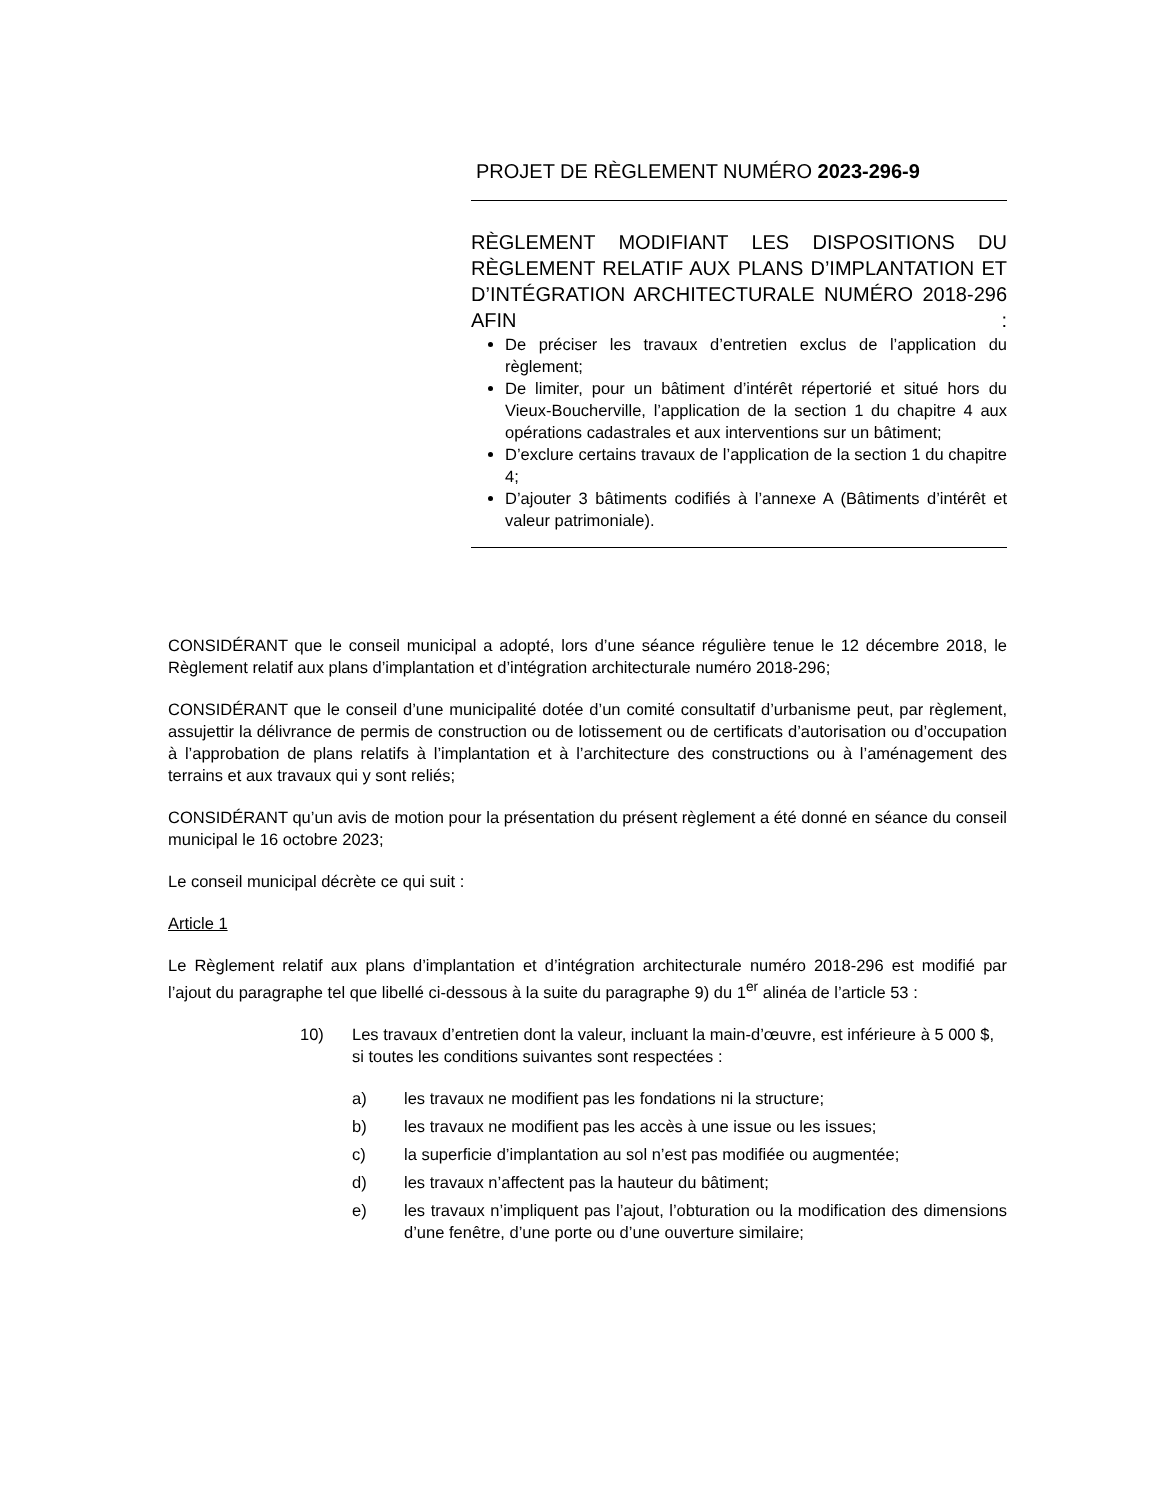PROJET DE RÈGLEMENT NUMÉRO 2023-296-9
RÈGLEMENT MODIFIANT LES DISPOSITIONS DU RÈGLEMENT RELATIF AUX PLANS D’IMPLANTATION ET D’INTÉGRATION ARCHITECTURALE NUMÉRO 2018-296 AFIN :
De préciser les travaux d’entretien exclus de l’application du règlement;
De limiter, pour un bâtiment d’intérêt répertorié et situé hors du Vieux-Boucherville, l’application de la section 1 du chapitre 4 aux opérations cadastrales et aux interventions sur un bâtiment;
D’exclure certains travaux de l’application de la section 1 du chapitre 4;
D’ajouter 3 bâtiments codifiés à l’annexe A (Bâtiments d’intérêt et valeur patrimoniale).
CONSIDÉRANT que le conseil municipal a adopté, lors d’une séance régulière tenue le 12 décembre 2018, le Règlement relatif aux plans d’implantation et d’intégration architecturale numéro 2018-296;
CONSIDÉRANT que le conseil d’une municipalité dotée d’un comité consultatif d’urbanisme peut, par règlement, assujettir la délivrance de permis de construction ou de lotissement ou de certificats d’autorisation ou d’occupation à l’approbation de plans relatifs à l’implantation et à l’architecture des constructions ou à l’aménagement des terrains et aux travaux qui y sont reliés;
CONSIDÉRANT qu’un avis de motion pour la présentation du présent règlement a été donné en séance du conseil municipal le 16 octobre 2023;
Le conseil municipal décrète ce qui suit :
Article 1
Le Règlement relatif aux plans d’implantation et d’intégration architecturale numéro 2018-296 est modifié par l’ajout du paragraphe tel que libellé ci-dessous à la suite du paragraphe 9) du 1<sup>er</sup> alinéa de l’article 53 :
10) Les travaux d’entretien dont la valeur, incluant la main-d’œuvre, est inférieure à 5 000 $, si toutes les conditions suivantes sont respectées :
a) les travaux ne modifient pas les fondations ni la structure;
b) les travaux ne modifient pas les accès à une issue ou les issues;
c) la superficie d’implantation au sol n’est pas modifiée ou augmentée;
d) les travaux n’affectent pas la hauteur du bâtiment;
e) les travaux n’impliquent pas l’ajout, l’obturation ou la modification des dimensions d’une fenêtre, d’une porte ou d’une ouverture similaire;